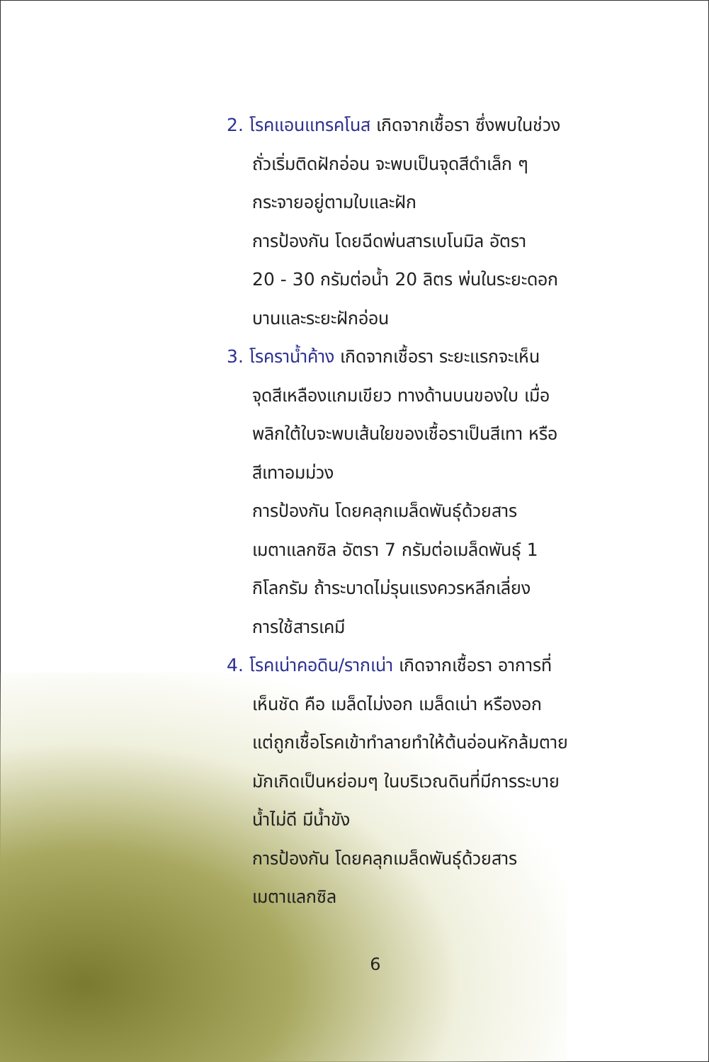2. โรคแอนแทรคโนส เกิดจากเชื้อรา ซึ่งพบในช่วง
ถั่วเริ่มติดฝักอ่อน จะพบเป็นจุดสีดำเล็ก ๆ
กระจายอยู่ตามใบและฝัก
การป้องกัน โดยฉีดพ่นสารเบโนมิล อัตรา
20 - 30 กรัมต่อน้ำ 20 ลิตร พ่นในระยะดอก
บานและระยะฝักอ่อน
3. โรคราน้ำค้าง เกิดจากเชื้อรา ระยะแรกจะเห็น
จุดสีเหลืองแกมเขียว ทางด้านบนของใบ เมื่อ
พลิกใต้ใบจะพบเส้นใยของเชื้อราเป็นสีเทา หรือ
สีเทาอมม่วง
การป้องกัน โดยคลุกเมล็ดพันธุ์ด้วยสาร
เมตาแลกซิล อัตรา 7 กรัมต่อเมล็ดพันธุ์ 1
กิโลกรัม ถ้าระบาดไม่รุนแรงควรหลีกเลี่ยง
การใช้สารเคมี
4. โรคเน่าคอดิน/รากเน่า เกิดจากเชื้อรา อาการที่
เห็นชัด คือ เมล็ดไม่งอก เมล็ดเน่า หรืองอก
แต่ถูกเชื้อโรคเข้าทำลายทำให้ต้นอ่อนหักล้มตาย
มักเกิดเป็นหย่อมๆ ในบริเวณดินที่มีการระบาย
น้ำไม่ดี มีน้ำขัง
การป้องกัน โดยคลุกเมล็ดพันธุ์ด้วยสาร
เมตาแลกซิล
6